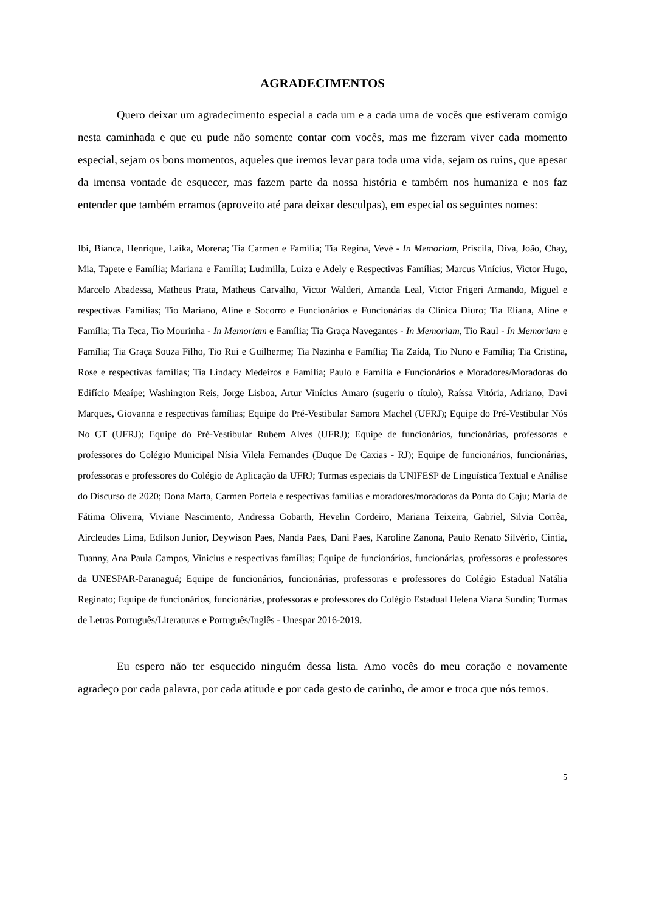AGRADECIMENTOS
Quero deixar um agradecimento especial a cada um e a cada uma de vocês que estiveram comigo nesta caminhada e que eu pude não somente contar com vocês, mas me fizeram viver cada momento especial, sejam os bons momentos, aqueles que iremos levar para toda uma vida, sejam os ruins, que apesar da imensa vontade de esquecer, mas fazem parte da nossa história e também nos humaniza e nos faz entender que também erramos (aproveito até para deixar desculpas), em especial os seguintes nomes:
Ibi, Bianca, Henrique, Laika, Morena; Tia Carmen e Família; Tia Regina, Vevé - In Memoriam, Priscila, Diva, João, Chay, Mia, Tapete e Família; Mariana e Família; Ludmilla, Luiza e Adely e Respectivas Famílias; Marcus Vinícius, Victor Hugo, Marcelo Abadessa, Matheus Prata, Matheus Carvalho, Victor Walderi, Amanda Leal, Victor Frigeri Armando, Miguel e respectivas Famílias; Tio Mariano, Aline e Socorro e Funcionários e Funcionárias da Clínica Diuro; Tia Eliana, Aline e Família; Tia Teca, Tio Mourinha - In Memoriam e Família; Tia Graça Navegantes - In Memoriam, Tio Raul - In Memoriam e Família; Tia Graça Souza Filho, Tio Rui e Guilherme; Tia Nazinha e Família; Tia Zaída, Tio Nuno e Família; Tia Cristina, Rose e respectivas famílias; Tia Lindacy Medeiros e Família; Paulo e Família e Funcionários e Moradores/Moradoras do Edifício Meaípe; Washington Reis, Jorge Lisboa, Artur Vinícius Amaro (sugeriu o título), Raíssa Vitória, Adriano, Davi Marques, Giovanna e respectivas famílias; Equipe do Pré-Vestibular Samora Machel (UFRJ); Equipe do Pré-Vestibular Nós No CT (UFRJ); Equipe do Pré-Vestibular Rubem Alves (UFRJ); Equipe de funcionários, funcionárias, professoras e professores do Colégio Municipal Nísia Vilela Fernandes (Duque De Caxias - RJ); Equipe de funcionários, funcionárias, professoras e professores do Colégio de Aplicação da UFRJ; Turmas especiais da UNIFESP de Linguística Textual e Análise do Discurso de 2020; Dona Marta, Carmen Portela e respectivas famílias e moradores/moradoras da Ponta do Caju; Maria de Fátima Oliveira, Viviane Nascimento, Andressa Gobarth, Hevelin Cordeiro, Mariana Teixeira, Gabriel, Silvia Corrêa, Aircleudes Lima, Edilson Junior, Deywison Paes, Nanda Paes, Dani Paes, Karoline Zanona, Paulo Renato Silvério, Cíntia, Tuanny, Ana Paula Campos, Vinicius e respectivas famílias; Equipe de funcionários, funcionárias, professoras e professores da UNESPAR-Paranaguá; Equipe de funcionários, funcionárias, professoras e professores do Colégio Estadual Natália Reginato; Equipe de funcionários, funcionárias, professoras e professores do Colégio Estadual Helena Viana Sundin; Turmas de Letras Português/Literaturas e Português/Inglês - Unespar 2016-2019.
Eu espero não ter esquecido ninguém dessa lista. Amo vocês do meu coração e novamente agradeço por cada palavra, por cada atitude e por cada gesto de carinho, de amor e troca que nós temos.
5